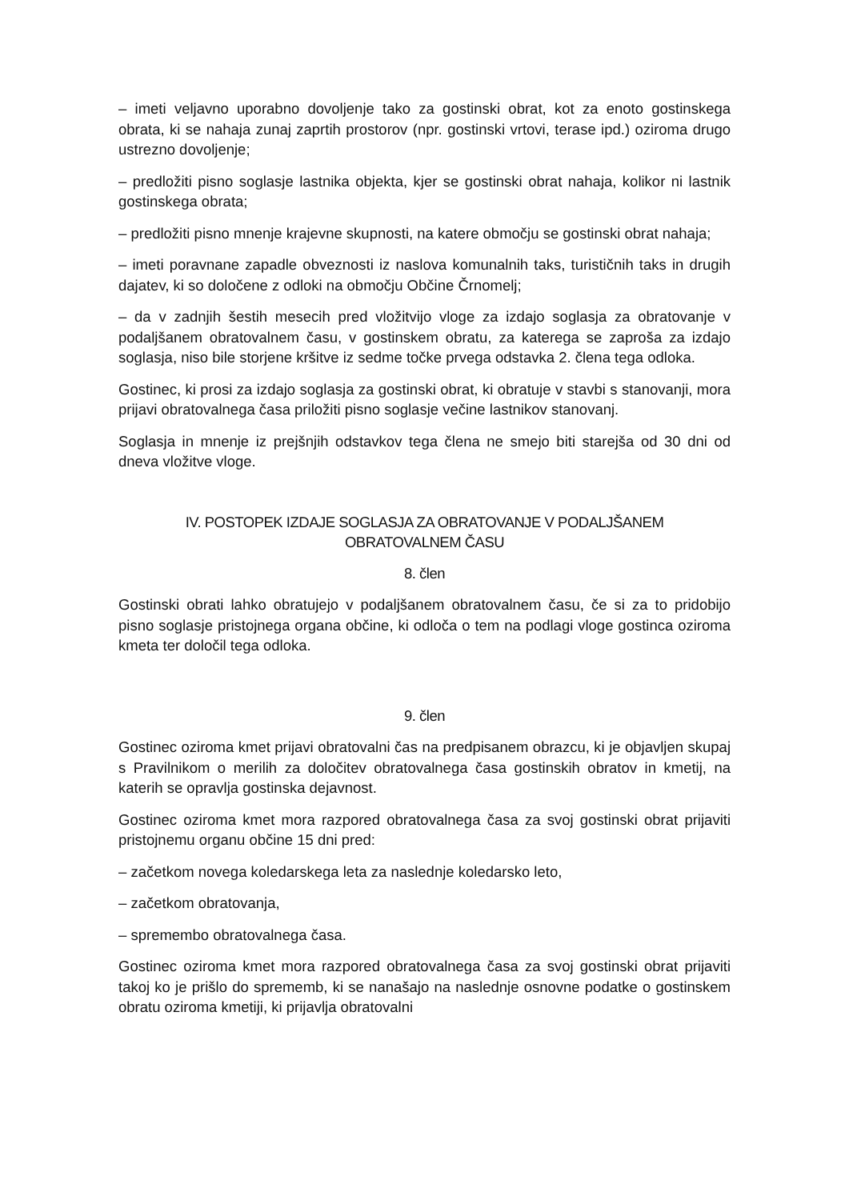– imeti veljavno uporabno dovoljenje tako za gostinski obrat, kot za enoto gostinskega obrata, ki se nahaja zunaj zaprtih prostorov (npr. gostinski vrtovi, terase ipd.) oziroma drugo ustrezno dovoljenje;
– predložiti pisno soglasje lastnika objekta, kjer se gostinski obrat nahaja, kolikor ni lastnik gostinskega obrata;
– predložiti pisno mnenje krajevne skupnosti, na katere območju se gostinski obrat nahaja;
– imeti poravnane zapadle obveznosti iz naslova komunalnih taks, turističnih taks in drugih dajatev, ki so določene z odloki na območju Občine Črnomelj;
– da v zadnjih šestih mesecih pred vložitvijo vloge za izdajo soglasja za obratovanje v podaljšanem obratovalnem času, v gostinskem obratu, za katerega se zaprošа za izdajo soglasja, niso bile storjene kršitve iz sedme točke prvega odstavka 2. člena tega odloka.
Gostinec, ki prosi za izdajo soglasja za gostinski obrat, ki obratuje v stavbi s stanovanji, mora prijavi obratovalnega časa priložiti pisno soglasje večine lastnikov stanovanj.
Soglasja in mnenje iz prejšnjih odstavkov tega člena ne smejo biti starejša od 30 dni od dneva vložitve vloge.
IV. POSTOPEK IZDAJE SOGLASJA ZA OBRATOVANJE V PODALJŠANEM
OBRATOVALNEM ČASU
8. člen
Gostinski obrati lahko obratujejo v podaljšanem obratovalnem času, če si za to pridobijo pisno soglasje pristojnega organa občine, ki odloča o tem na podlagi vloge gostinca oziroma kmeta ter določil tega odloka.
9. člen
Gostinec oziroma kmet prijavi obratovalni čas na predpisanem obrazcu, ki je objavljen skupaj s Pravilnikom o merilih za določitev obratovalnega časa gostinskih obratov in kmetij, na katerih se opravlja gostinska dejavnost.
Gostinec oziroma kmet mora razpored obratovalnega časa za svoj gostinski obrat prijaviti pristojnemu organu občine 15 dni pred:
– začetkom novega koledarskega leta za naslednje koledarsko leto,
– začetkom obratovanja,
– spremembo obratovalnega časa.
Gostinec oziroma kmet mora razpored obratovalnega časa za svoj gostinski obrat prijaviti takoj ko je prišlo do sprememb, ki se nanašajo na naslednje osnovne podatke o gostinskem obratu oziroma kmetiji, ki prijavlja obratovalni